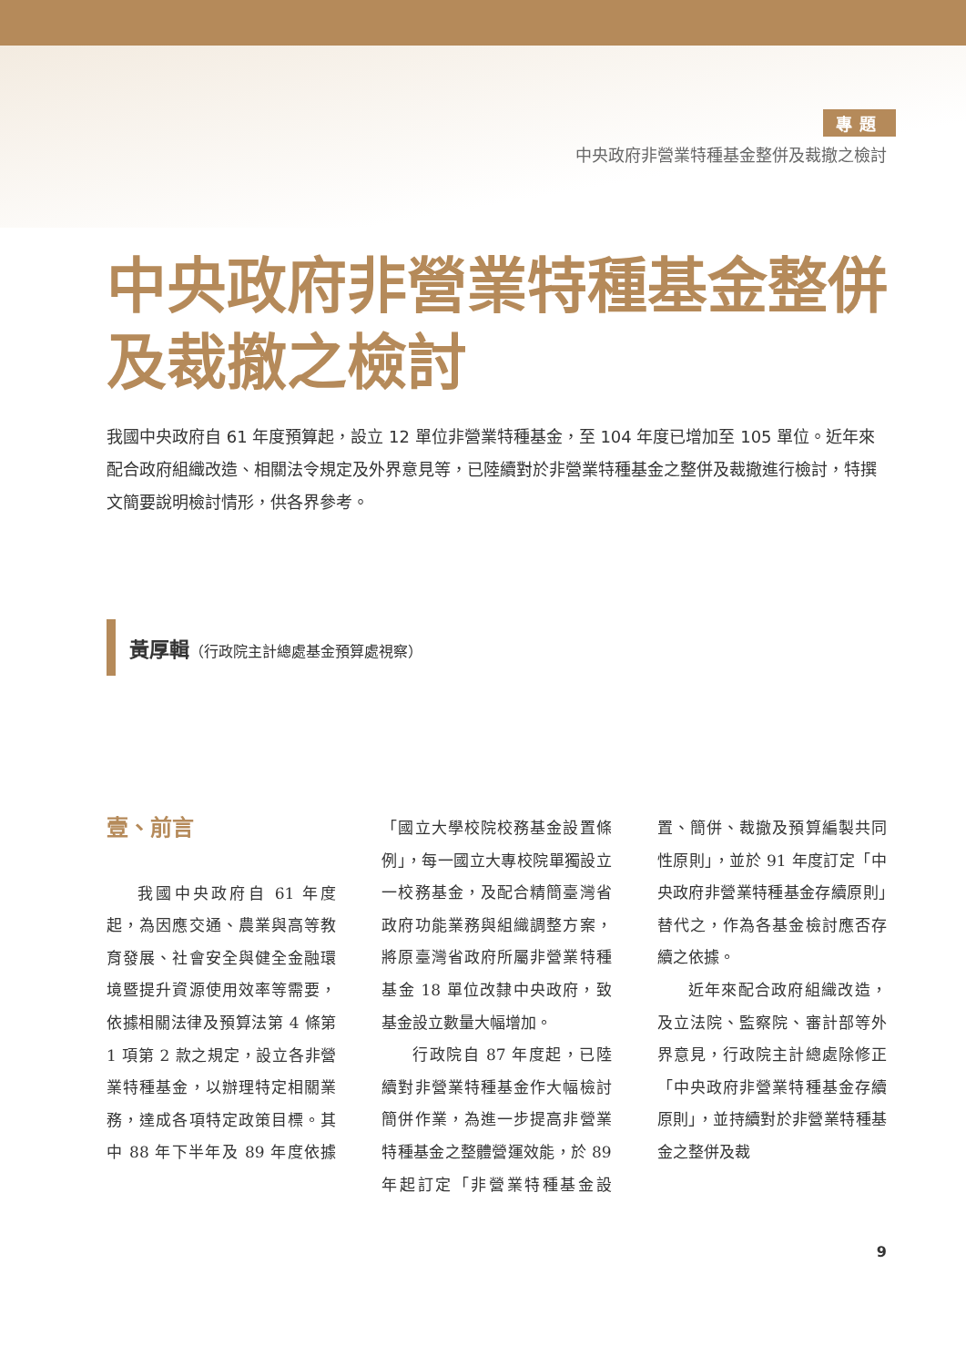專題
中央政府非營業特種基金整併及裁撤之檢討
中央政府非營業特種基金整併及裁撤之檢討
我國中央政府自 61 年度預算起，設立 12 單位非營業特種基金，至 104 年度已增加至 105 單位。近年來配合政府組織改造、相關法令規定及外界意見等，已陸續對於非營業特種基金之整併及裁撤進行檢討，特撰文簡要說明檢討情形，供各界參考。
黃厚輯（行政院主計總處基金預算處視察）
壹、前言
我國中央政府自 61 年度起，為因應交通、農業與高等教育發展、社會安全與健全金融環境暨提升資源使用效率等需要，依據相關法律及預算法第 4 條第 1 項第 2 款之規定，設立各非營業特種基金，以辦理特定相關業務，達成各項特定政策目標。其中 88 年下半年及 89 年度依據「國立大學校院校務基金設置條例」，每一國立大專校院單獨設立一校務基金，及配合精簡臺灣省政府功能業務與組織調整方案，將原臺灣省政府所屬非營業特種基金 18 單位改隸中央政府，致基金設立數量大幅增加。
行政院自 87 年度起，已陸續對非營業特種基金作大幅檢討簡併作業，為進一步提高非營業特種基金之整體營運效能，於 89 年起訂定「非營業特種基金設置、簡併、裁撤及預算編製共同性原則」，並於 91 年度訂定「中央政府非營業特種基金存續原則」替代之，作為各基金檢討應否存續之依據。
近年來配合政府組織改造，及立法院、監察院、審計部等外界意見，行政院主計總處除修正「中央政府非營業特種基金存續原則」，並持續對於非營業特種基金之整併及裁
9